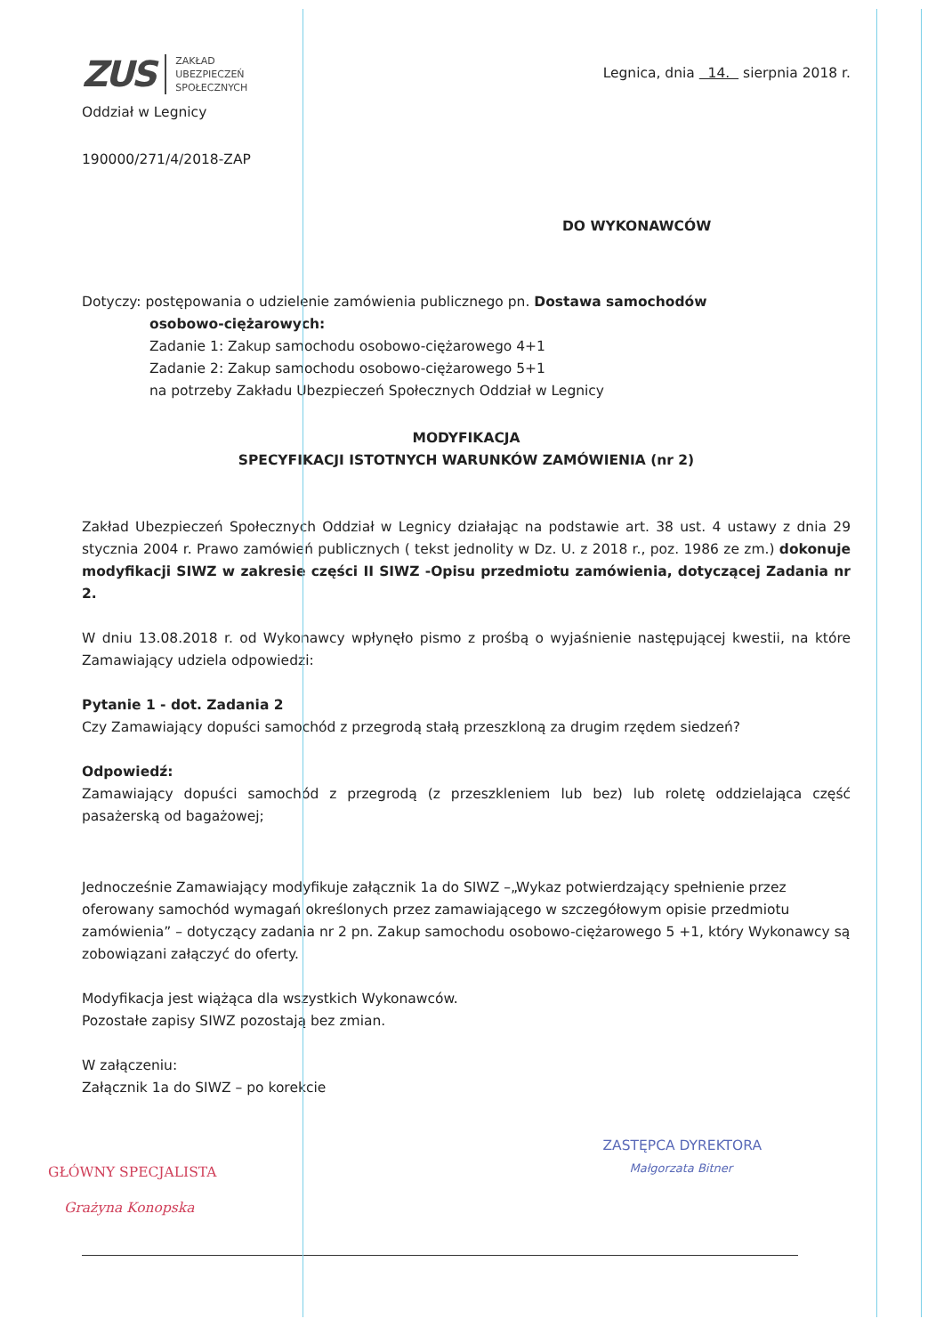ZUS
ZAKŁAD
UBEZPIECZEŃ
SPOŁECZNYCH
Oddział w Legnicy
Legnica, dnia 14. sierpnia 2018 r.
190000/271/4/2018-ZAP
DO WYKONAWCÓW
Dotyczy: postępowania o udzielenie zamówienia publicznego pn. Dostawa samochodów
osobowo-ciężarowych:
Zadanie 1: Zakup samochodu osobowo-ciężarowego 4+1
Zadanie 2: Zakup samochodu osobowo-ciężarowego 5+1
na potrzeby Zakładu Ubezpieczeń Społecznych Oddział w Legnicy
MODYFIKACJA
SPECYFIKACJI ISTOTNYCH WARUNKÓW ZAMÓWIENIA (nr 2)
Zakład Ubezpieczeń Społecznych Oddział w Legnicy działając na podstawie art. 38 ust. 4 ustawy z dnia 29 stycznia 2004 r. Prawo zamówień publicznych ( tekst jednolity w Dz. U. z 2018 r., poz. 1986 ze zm.) dokonuje modyfikacji SIWZ w zakresie części II SIWZ -Opisu przedmiotu zamówienia, dotyczącej Zadania nr 2.
W dniu 13.08.2018 r. od Wykonawcy wpłynęło pismo z prośbą o wyjaśnienie następującej kwestii, na które Zamawiający udziela odpowiedzi:
Pytanie 1 - dot. Zadania 2
Czy Zamawiający dopuści samochód z przegrodą stałą przeszkloną za drugim rzędem siedzeń?
Odpowiedź:
Zamawiający dopuści samochód z przegrodą (z przeszkleniem lub bez) lub roletę oddzielająca część pasażerską od bagażowej;
Jednocześnie Zamawiający modyfikuje załącznik 1a do SIWZ –„Wykaz potwierdzający spełnienie przez oferowany samochód wymagań określonych przez zamawiającego w szczegółowym opisie przedmiotu zamówienia” – dotyczący zadania nr 2 pn. Zakup samochodu osobowo-ciężarowego 5 +1, który Wykonawcy są zobowiązani załączyć do oferty.
Modyfikacja jest wiążąca dla wszystkich Wykonawców.
Pozostałe zapisy SIWZ pozostają bez zmian.
W załączeniu:
Załącznik 1a do SIWZ – po korekcie
GŁÓWNY SPECJALISTA
Grażyna Konopska
ZASTĘPCA DYREKTORA
Małgorzata Bitner